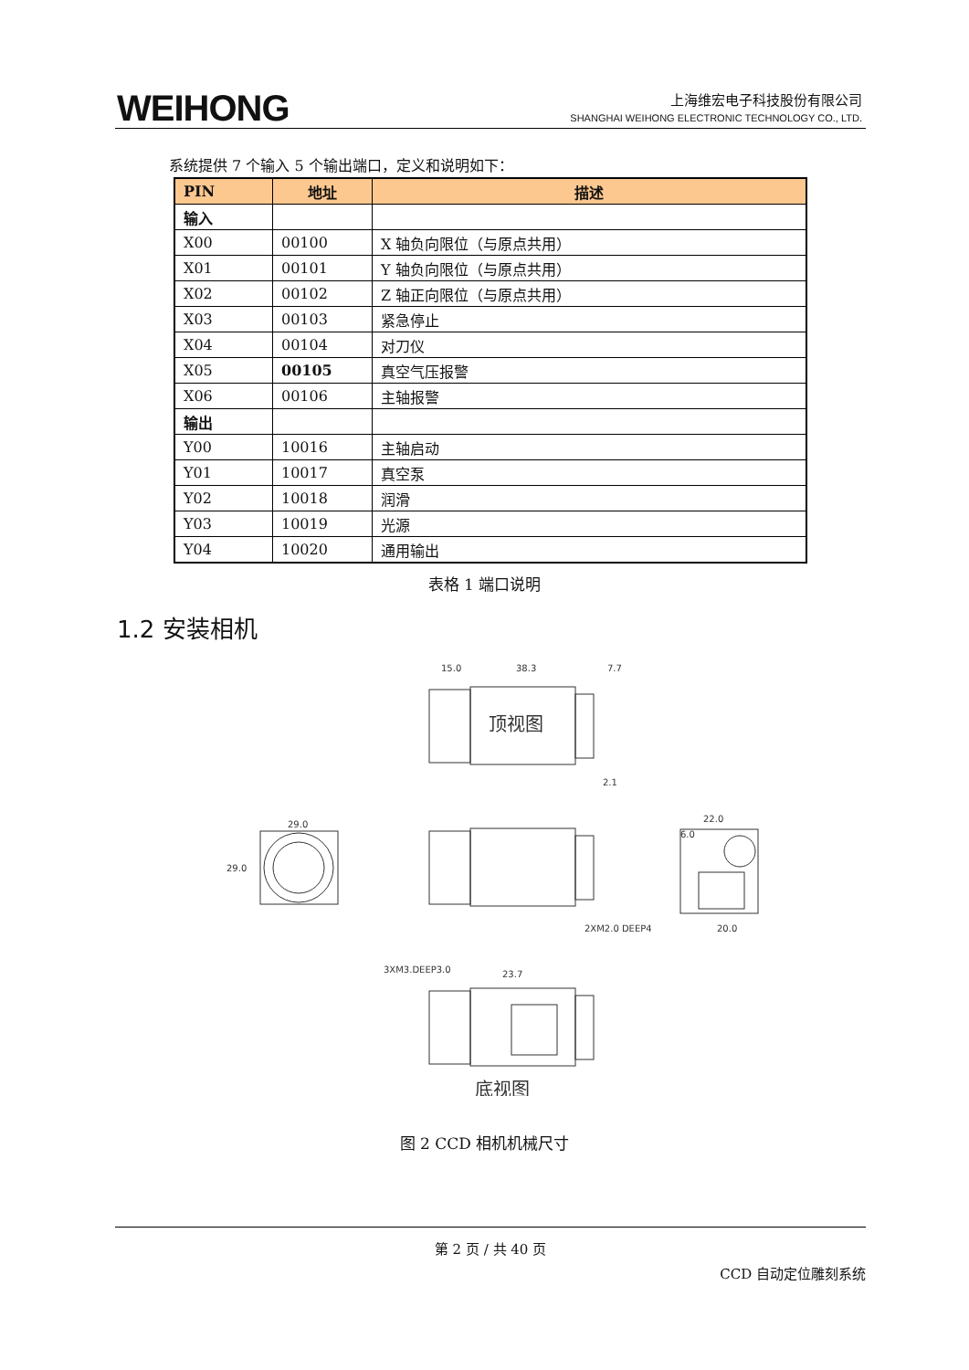WEIHONG
上海维宏电子科技股份有限公司
SHANGHAI WEIHONG ELECTRONIC TECHNOLOGY CO., LTD.
系统提供 7 个输入 5 个输出端口，定义和说明如下：
| PIN | 地址 | 描述 |
| --- | --- | --- |
| 输入 | | |
| X00 | 00100 | X 轴负向限位（与原点共用） |
| X01 | 00101 | Y 轴负向限位（与原点共用） |
| X02 | 00102 | Z 轴正向限位（与原点共用） |
| X03 | 00103 | 紧急停止 |
| X04 | 00104 | 对刀仪 |
| X05 | 00105 | 真空气压报警 |
| X06 | 00106 | 主轴报警 |
| 输出 | | |
| Y00 | 10016 | 主轴启动 |
| Y01 | 10017 | 真空泵 |
| Y02 | 10018 | 润滑 |
| Y03 | 10019 | 光源 |
| Y04 | 10020 | 通用输出 |
表格 1 端口说明
1.2 安装相机
顶视图
15.0
38.3
7.7
2.1
29.0
29.0
22.0
6.0
2XM2.0 DEEP4
20.0
3XM3.DEEP3.0
23.7
底视图
图 2 CCD 相机机械尺寸
第 2 页 / 共 40 页
CCD 自动定位雕刻系统